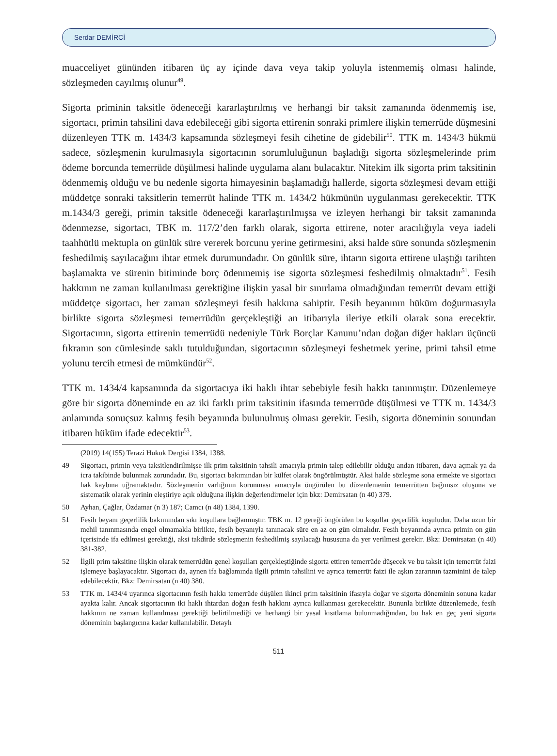Serdar DEMİRCİ
muacceliyet gününden itibaren üç ay içinde dava veya takip yoluyla istenmemiş olması halinde, sözleşmeden cayılmış olunur<sup>49</sup>.
Sigorta priminin taksitle ödeneceği kararlaştırılmış ve herhangi bir taksit zamanında ödenmemiş ise, sigortacı, primin tahsilini dava edebileceği gibi sigorta ettirenin sonraki primlere ilişkin temerrüde düşmesini düzenleyen TTK m. 1434/3 kapsamında sözleşmeyi fesih cihetine de gidebilir<sup>50</sup>. TTK m. 1434/3 hükmü sadece, sözleşmenin kurulmasıyla sigortacının sorumluluğunun başladığı sigorta sözleşmelerinde prim ödeme borcunda temerrüde düşülmesi halinde uygulama alanı bulacaktır. Nitekim ilk sigorta prim taksitinin ödenmemiş olduğu ve bu nedenle sigorta himayesinin başlamadığı hallerde, sigorta sözleşmesi devam ettiği müddetçe sonraki taksitlerin temerrüt halinde TTK m. 1434/2 hükmünün uygulanması gerekecektir. TTK m.1434/3 gereği, primin taksitle ödeneceği kararlaştırılmışsa ve izleyen herhangi bir taksit zamanında ödenmezse, sigortacı, TBK m. 117/2’den farklı olarak, sigorta ettirene, noter aracılığıyla veya iadeli taahhütlü mektupla on günlük süre vererek borcunu yerine getirmesini, aksi halde süre sonunda sözleşmenin feshedilmiş sayılacağını ihtar etmek durumundadır. On günlük süre, ihtarın sigorta ettirene ulaştığı tarihten başlamakta ve sürenin bitiminde borç ödenmemiş ise sigorta sözleşmesi feshedilmiş olmaktadır<sup>51</sup>. Fesih hakkının ne zaman kullanılması gerektiğine ilişkin yasal bir sınırlama olmadığından temerrüt devam ettiği müddetçe sigortacı, her zaman sözleşmeyi fesih hakkına sahiptir. Fesih beyanının hüküm doğurmasıyla birlikte sigorta sözleşmesi temerrüdün gerçekleştiği an itibarıyla ileriye etkili olarak sona erecektir. Sigortacının, sigorta ettirenin temerrüdü nedeniyle Türk Borçlar Kanunu’ndan doğan diğer hakları üçüncü fıkranın son cümlesinde saklı tutulduğundan, sigortacının sözleşmeyi feshetmek yerine, primi tahsil etme yolunu tercih etmesi de mümkündür<sup>52</sup>.
TTK m. 1434/4 kapsamında da sigortacıya iki haklı ihtar sebebiyle fesih hakkı tanınmıştır. Düzenlemeye göre bir sigorta döneminde en az iki farklı prim taksitinin ifasında temerrüde düşülmesi ve TTK m. 1434/3 anlamında sonuçsuz kalmış fesih beyanında bulunulmuş olması gerekir. Fesih, sigorta döneminin sonundan itibaren hüküm ifade edecektir<sup>53</sup>.
(2019) 14(155) Terazi Hukuk Dergisi 1384, 1388.
49 Sigortacı, primin veya taksitlendirilmişse ilk prim taksitinin tahsili amacıyla primin talep edilebilir olduğu andan itibaren, dava açmak ya da icra takibinde bulunmak zorundadır. Bu, sigortacı bakımından bir külfet olarak öngörülmüştür. Aksi halde sözleşme sona ermekte ve sigortacı hak kaybına uğramaktadır. Sözleşmenin varlığının korunması amacıyla öngörülen bu düzenlemenin temerrütten bağımsız oluşuna ve sistematik olarak yerinin eleştiriye açık olduğuna ilişkin değerlendirmeler için bkz: Demirsatan (n 40) 379.
50 Ayhan, Çağlar, Özdamar (n 3) 187; Camcı (n 48) 1384, 1390.
51 Fesih beyanı geçerlilik bakımından sıkı koşullara bağlanmıştır. TBK m. 12 gereği öngörülen bu koşullar geçerlilik koşuludur. Daha uzun bir mehil tanınmasında engel olmamakla birlikte, fesih beyanıyla tanınacak süre en az on gün olmalıdır. Fesih beyanında ayrıca primin on gün içerisinde ifa edilmesi gerektiği, aksi takdirde sözleşmenin feshedilmiş sayılacağı hususuna da yer verilmesi gerekir. Bkz: Demirsatan (n 40) 381-382.
52 İlgili prim taksitine ilişkin olarak temerrüdün genel koşulları gerçekleştiğinde sigorta ettiren temerrüde düşecek ve bu taksit için temerrüt faizi işlemeye başlayacaktır. Sigortacı da, aynen ifa bağlamında ilgili primin tahsilini ve ayrıca temerrüt faizi ile aşkın zararının tazminini de talep edebilecektir. Bkz: Demirsatan (n 40) 380.
53 TTK m. 1434/4 uyarınca sigortacının fesih hakkı temerrüde düşülen ikinci prim taksitinin ifasıyla doğar ve sigorta döneminin sonuna kadar ayakta kalır. Ancak sigortacının iki haklı ihtardan doğan fesih hakkını ayrıca kullanması gerekecektir. Bununla birlikte düzenlemede, fesih hakkının ne zaman kullanılması gerektiği belirtilmediği ve herhangi bir yasal kısıtlama bulunmadığından, bu hak en geç yeni sigorta döneminin başlangıcına kadar kullanılabilir. Detaylı
511